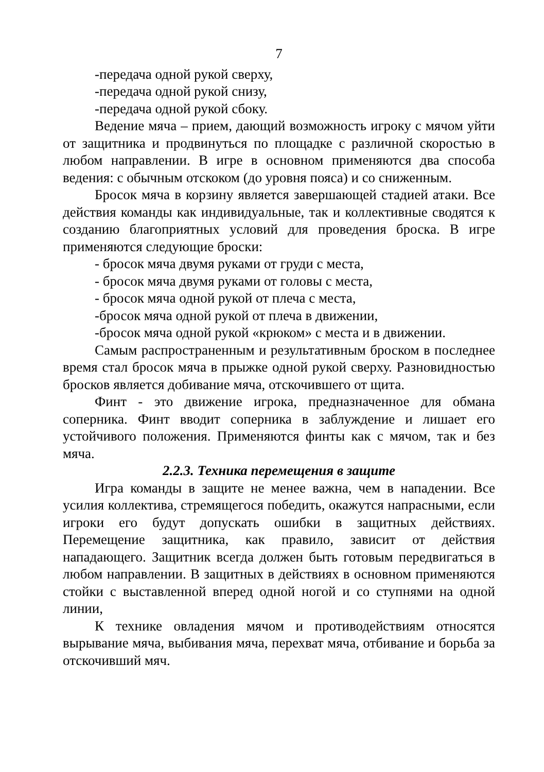7
-передача одной рукой сверху,
-передача одной рукой снизу,
-передача одной рукой сбоку.
Ведение мяча – прием, дающий возможность игроку с мячом уйти от защитника и продвинуться по площадке с различной скоростью в любом направлении. В игре в основном применяются два способа ведения: с обычным отскоком (до уровня пояса) и со сниженным.
Бросок мяча в корзину является завершающей стадией атаки. Все действия команды как индивидуальные, так и коллективные сводятся к созданию благоприятных условий для проведения броска. В игре применяются следующие броски:
- бросок мяча двумя руками от груди с места,
- бросок мяча двумя руками от головы с места,
- бросок мяча одной рукой от плеча с места,
-бросок мяча одной рукой от плеча в движении,
-бросок мяча одной рукой «крюком» с места и в движении.
Самым распространенным и результативным броском в последнее время стал бросок мяча в прыжке одной рукой сверху. Разновидностью бросков является добивание мяча, отскочившего от щита.
Финт - это движение игрока, предназначенное для обмана соперника. Финт вводит соперника в заблуждение и лишает его устойчивого положения. Применяются финты как с мячом, так и без мяча.
2.2.3. Техника перемещения в защите
Игра команды в защите не менее важна, чем в нападении. Все усилия коллектива, стремящегося победить, окажутся напрасными, если игроки его будут допускать ошибки в защитных действиях. Перемещение защитника, как правило, зависит от действия нападающего. Защитник всегда должен быть готовым передвигаться в любом направлении. В защитных в действиях в основном применяются стойки с выставленной вперед одной ногой и со ступнями на одной линии,
К технике овладения мячом и противодействиям относятся вырывание мяча, выбивания мяча, перехват мяча, отбивание и борьба за отскочивший мяч.